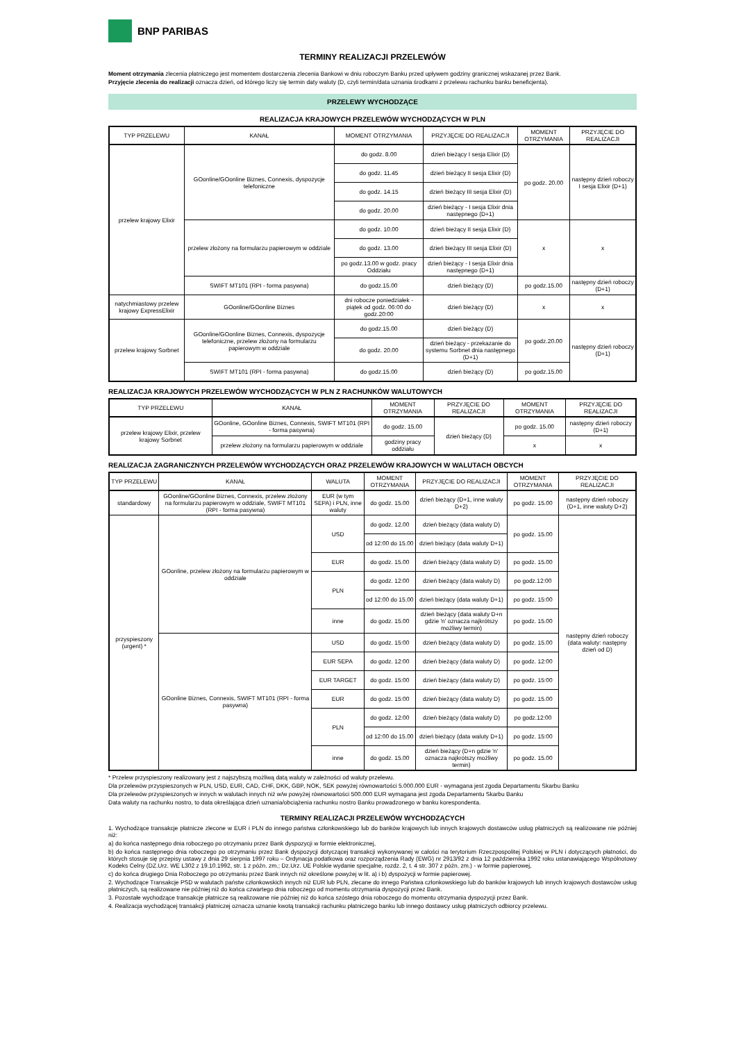BNP PARIBAS
TERMINY REALIZACJI PRZELEWÓW
Moment otrzymania zlecenia płatniczego jest momentem dostarczenia zlecenia Bankowi w dniu roboczym Banku przed upływem godziny granicznej wskazanej przez Bank.
Przyjęcie zlecenia do realizacji oznacza dzień, od którego liczy się termin daty waluty (D, czyli termin/data uznania środkami z przelewu rachunku banku beneficjenta).
PRZELEWY WYCHODZĄCE
REALIZACJA KRAJOWYCH PRZELEWÓW WYCHODZĄCYCH W PLN
| TYP PRZELEWU | KANAŁ | MOMENT OTRZYMANIA | PRZYJĘCIE DO REALIZACJI | MOMENT OTRZYMANIA | PRZYJĘCIE DO REALIZACJI |
| --- | --- | --- | --- | --- | --- |
| przelew krajowy Elixir | GOonline/GOonline Biznes, Connexis, dyspozycje telefoniczne | do godz. 8.00 | dzień bieżący I sesja Elixir (D) | po godz. 20.00 | następny dzień roboczy I sesja Elixir (D+1) |
| | | do godz. 11.45 | dzień bieżący II sesja Elixir (D) | | |
| | | do godz. 14.15 | dzień bieżący III sesja Elixir (D) | | |
| | | do godz. 20.00 | dzień bieżący - I sesja Elixir dnia następnego (D+1) | | |
| | przelew złożony na formularzu papierowym w oddziale | do godz. 10.00 | dzień bieżący II sesja Elixir (D) | x | x |
| | | do godz. 13.00 | dzień bieżący III sesja Elixir (D) | | |
| | | po godz.13.00 w godz. pracy Oddziału | dzień bieżący - I sesja Elixir dnia następnego (D+1) | | |
| | SWIFT MT101 (RPI - forma pasywna) | do godz.15.00 | dzień bieżący (D) | po godz.15.00 | następny dzień roboczy (D+1) |
| natychmiastowy przelew krajowy ExpressElixir | GOonline/GOonline Biznes | dni robocze poniedziałek - piątek od godz. 06:00 do godz.20:00 | dzień bieżący (D) | x | x |
| przelew krajowy Sorbnet | GOonline/GOonline Biznes, Connexis, dyspozycje telefoniczne, przelew złożony na formularzu papierowym w oddziale | do godz.15.00 | dzień bieżący (D) | po godz.20.00 | następny dzień roboczy (D+1) |
| | | do godz. 20.00 | dzień bieżący - przekazanie do systemu Sorbnet dnia następnego (D+1) | | |
| | SWIFT MT101 (RPI - forma pasywna) | do godz.15.00 | dzień bieżący (D) | po godz.15.00 | |
REALIZACJA KRAJOWYCH PRZELEWÓW WYCHODZĄCYCH W PLN Z RACHUNKÓW WALUTOWYCH
| TYP PRZELEWU | KANAŁ | MOMENT OTRZYMANIA | PRZYJĘCIE DO REALIZACJI | MOMENT OTRZYMANIA | PRZYJĘCIE DO REALIZACJI |
| --- | --- | --- | --- | --- | --- |
| przelew krajowy Elixir, przelew krajowy Sorbnet | GOonline, GOonline Biznes, Connexis, SWIFT MT101 (RPI - forma pasywna) | do godz. 15.00 | dzień bieżący (D) | po godz. 15.00 | następny dzień roboczy (D+1) |
| | przelew złożony na formularzu papierowym w oddziale | godziny pracy oddziału | | x | x |
REALIZACJA ZAGRANICZNYCH PRZELEWÓW WYCHODZĄCYCH ORAZ PRZELEWÓW KRAJOWYCH W WALUTACH OBCYCH
| TYP PRZELEWU | KANAŁ | WALUTA | MOMENT OTRZYMANIA | PRZYJĘCIE DO REALIZACJI | MOMENT OTRZYMANIA | PRZYJĘCIE DO REALIZACJI |
| --- | --- | --- | --- | --- | --- | --- |
| standardowy | GOonline/GOonline Biznes, Connexis, przelew złożony na formularzu papierowym w oddziale, SWIFT MT101 (RPI - forma pasywna) | EUR (w tym SEPA) i PLN, inne waluty | do godz. 15.00 | dzień bieżący (D+1, inne waluty D+2) | po godz. 15.00 | następny dzień roboczy (D+1, inne waluty D+2) |
| przyspieszony (urgent) * | GOonline, przelew złożony na formularzu papierowym w oddziale | USD | do godz. 12.00 | dzień bieżący (data waluty D) | po godz. 15.00 | następny dzień roboczy (data waluty: następny dzień od D) |
| | | | od 12:00 do 15.00 | dzień bieżący (data waluty D+1) | | |
| | | EUR | do godz. 15.00 | dzień bieżący (data waluty D) | po godz. 15.00 | |
| | | PLN | do godz. 12:00 | dzień bieżący (data waluty D) | po godz.12:00 | |
| | | | od 12:00 do 15.00 | dzień bieżący (data waluty D+1) | po godz. 15:00 | |
| | | inne | do godz. 15.00 | dzień bieżący (data waluty D+n gdzie 'n' oznacza najkrótszy możliwy termin) | po godz. 15.00 | |
| | GOonline Biznes, Connexis, SWIFT MT101 (RPI - forma pasywna) | USD | do godz. 15:00 | dzień bieżący (data waluty D) | po godz. 15.00 | |
| | | EUR SEPA | do godz. 12:00 | dzień bieżący (data waluty D) | po godz. 12:00 | |
| | | EUR TARGET | do godz. 15:00 | dzień bieżący (data waluty D) | po godz. 15:00 | |
| | | EUR | do godz. 15:00 | dzień bieżący (data waluty D) | po godz. 15.00 | |
| | | PLN | do godz. 12:00 | dzień bieżący (data waluty D) | po godz.12:00 | |
| | | | od 12:00 do 15.00 | dzień bieżący (data waluty D+1) | po godz. 15:00 | |
| | | inne | do godz. 15.00 | dzień bieżący (D+n gdzie 'n' oznacza najkrótszy możliwy termin) | po godz. 15.00 | |
* Przelew przyspieszony realizowany jest z najszybszą możliwą datą waluty w zależności od waluty przelewu.
Dla przelewów przyspieszonych w PLN, USD, EUR, CAD, CHF, DKK, GBP, NOK, SEK powyżej równowartości 5.000.000 EUR - wymagana jest zgoda Departamentu Skarbu Banku
Dla przelewów przyspieszonych w innych w walutach innych niż w/w powyżej równowartości 500.000 EUR wymagana jest zgoda Departamentu Skarbu Banku
Data waluty na rachunku nostro, to data określająca dzień uznania/obciążenia rachunku nostro Banku prowadzonego w banku korespondenta.
TERMINY REALIZACJI PRZELEWÓW WYCHODZĄCYCH
1. Wychodzące transakcje płatnicze zlecone w EUR i PLN do innego państwa członkowskiego lub do banków krajowych lub innych krajowych dostawców usług płatniczych są realizowane nie później niż:
a) do końca następnego dnia roboczego po otrzymaniu przez Bank dyspozycji w formie elektronicznej,
b) do końca następnego dnia roboczego po otrzymaniu przez Bank dyspozycji dotyczącej transakcji wykonywanej w całości na terytorium Rzeczpospolitej Polskiej w PLN i dotyczących płatności, do których stosuje się przepisy ustawy z dnia 29 sierpnia 1997 roku – Ordynacja podatkowa oraz rozporządzenia Rady (EWG) nr 2913/92 z dnia 12 października 1992 roku ustanawiającego Wspólnotowy Kodeks Celny (DZ.Urz. WE L302 z 19.10.1992, str. 1 z późn. zm.; Dz.Urz. UE Polskie wydanie specjalne, rozdz. 2, t. 4 str. 307 z późn. zm.) - w formie papierowej,
c) do końca drugiego Dnia Roboczego po otrzymaniu przez Bank innych niż określone powyżej w lit. a) i b) dyspozycji w formie papierowej.
2. Wychodzące Transakcje PSD w walutach państw członkowskich innych niż EUR lub PLN, zlecane do innego Państwa członkowskiego lub do banków krajowych lub innych krajowych dostawców usług płatniczych, są realizowane nie później niż do końca czwartego dnia roboczego od momentu otrzymania dyspozycji przez Bank.
3. Pozostałe wychodzące transakcje płatnicze są realizowane nie później niż do końca szóstego dnia roboczego do momentu otrzymania dyspozycji przez Bank.
4. Realizacja wychodzącej transakcji płatniczej oznacza uznanie kwotą transakcji rachunku płatniczego banku lub innego dostawcy usług płatniczych odbiorcy przelewu.